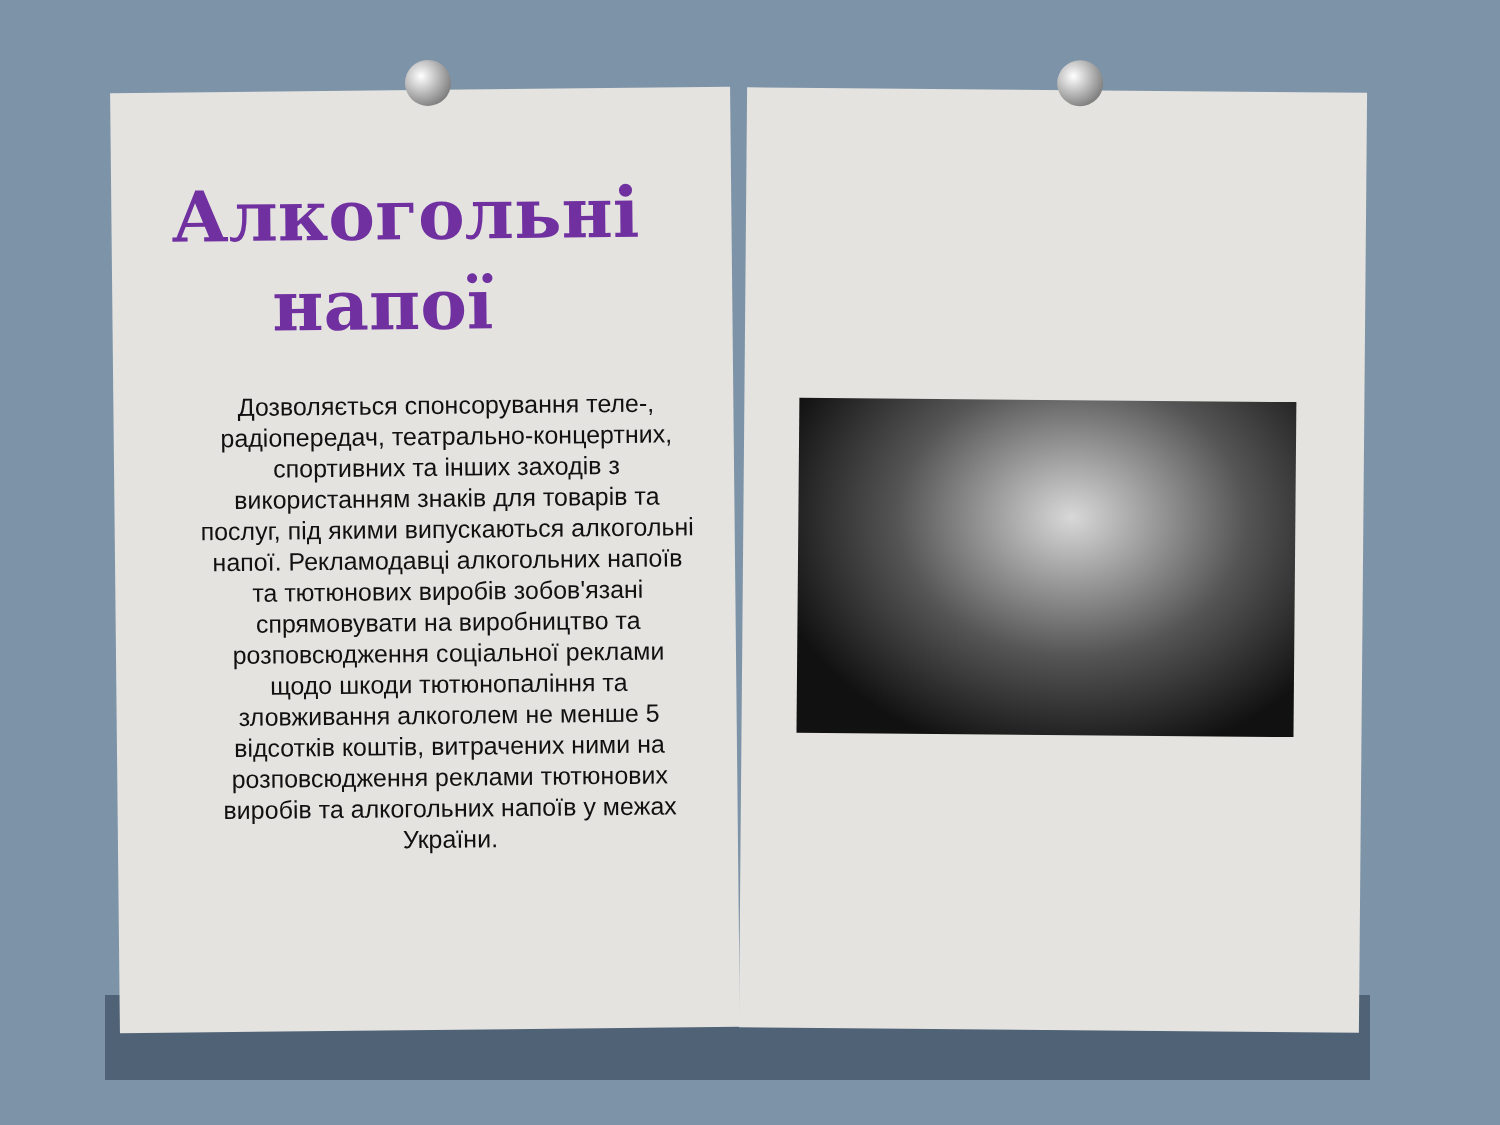Алкогольні
напої
Дозволяється спонсорування теле-, радіопередач, театрально-концертних, спортивних та інших заходів з використанням знаків для товарів та послуг, під якими випускаються алкогольні напої. Рекламодавці алкогольних напоїв та тютюнових виробів зобов'язані спрямовувати на виробництво та розповсюдження соціальної реклами щодо шкоди тютюнопаління та зловживання алкоголем не менше 5 відсотків коштів, витрачених ними на розповсюдження реклами тютюнових виробів та алкогольних напоїв у межах України.